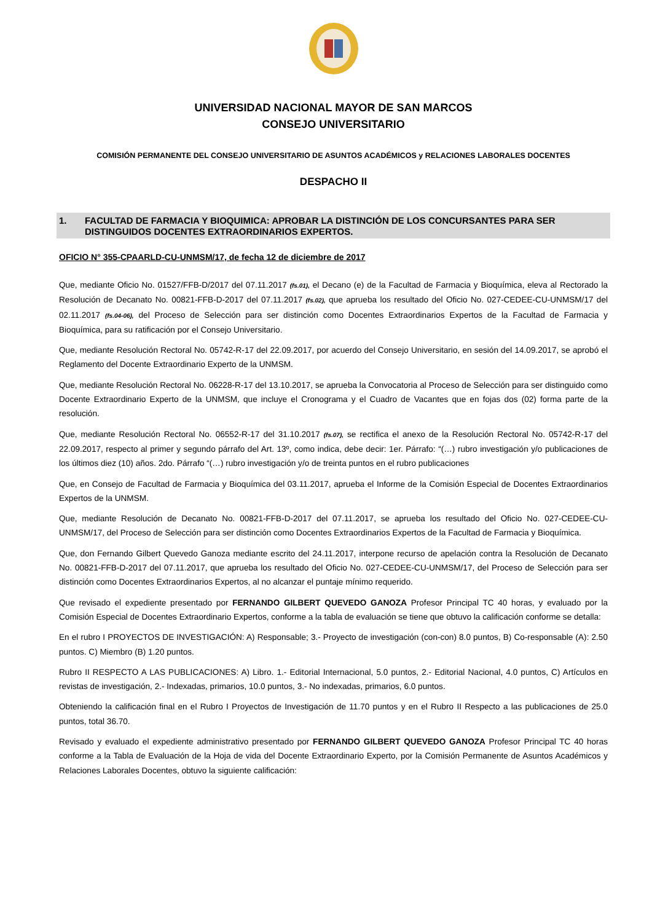UNIVERSIDAD NACIONAL MAYOR DE SAN MARCOS
CONSEJO UNIVERSITARIO
COMISIÓN PERMANENTE DEL CONSEJO UNIVERSITARIO DE ASUNTOS ACADÉMICOS y RELACIONES LABORALES DOCENTES
DESPACHO II
1. FACULTAD DE FARMACIA Y BIOQUIMICA: APROBAR LA DISTINCIÓN DE LOS CONCURSANTES PARA SER DISTINGUIDOS DOCENTES EXTRAORDINARIOS EXPERTOS.
OFICIO N° 355-CPAARLD-CU-UNMSM/17, de fecha 12 de diciembre de 2017
Que, mediante Oficio No. 01527/FFB-D/2017 del 07.11.2017 (fs.01), el Decano (e) de la Facultad de Farmacia y Bioquímica, eleva al Rectorado la Resolución de Decanato No. 00821-FFB-D-2017 del 07.11.2017 (fs.02), que aprueba los resultado del Oficio No. 027-CEDEE-CU-UNMSM/17 del 02.11.2017 (fs.04-06), del Proceso de Selección para ser distinción como Docentes Extraordinarios Expertos de la Facultad de Farmacia y Bioquímica, para su ratificación por el Consejo Universitario.
Que, mediante Resolución Rectoral No. 05742-R-17 del 22.09.2017, por acuerdo del Consejo Universitario, en sesión del 14.09.2017, se aprobó el Reglamento del Docente Extraordinario Experto de la UNMSM.
Que, mediante Resolución Rectoral No. 06228-R-17 del 13.10.2017, se aprueba la Convocatoria al Proceso de Selección para ser distinguido como Docente Extraordinario Experto de la UNMSM, que incluye el Cronograma y el Cuadro de Vacantes que en fojas dos (02) forma parte de la resolución.
Que, mediante Resolución Rectoral No. 06552-R-17 del 31.10.2017 (fs.07), se rectifica el anexo de la Resolución Rectoral No. 05742-R-17 del 22.09.2017, respecto al primer y segundo párrafo del Art. 13º, como indica, debe decir: 1er. Párrafo: “(…) rubro investigación y/o publicaciones de los últimos diez (10) años. 2do. Párrafo “(…) rubro investigación y/o de treinta puntos en el rubro publicaciones
Que, en Consejo de Facultad de Farmacia y Bioquímica del 03.11.2017, aprueba el Informe de la Comisión Especial de Docentes Extraordinarios Expertos de la UNMSM.
Que, mediante Resolución de Decanato No. 00821-FFB-D-2017 del 07.11.2017, se aprueba los resultado del Oficio No. 027-CEDEE-CU-UNMSM/17, del Proceso de Selección para ser distinción como Docentes Extraordinarios Expertos de la Facultad de Farmacia y Bioquímica.
Que, don Fernando Gilbert Quevedo Ganoza mediante escrito del 24.11.2017, interpone recurso de apelación contra la Resolución de Decanato No. 00821-FFB-D-2017 del 07.11.2017, que aprueba los resultado del Oficio No. 027-CEDEE-CU-UNMSM/17, del Proceso de Selección para ser distinción como Docentes Extraordinarios Expertos, al no alcanzar el puntaje mínimo requerido.
Que revisado el expediente presentado por FERNANDO GILBERT QUEVEDO GANOZA Profesor Principal TC 40 horas, y evaluado por la Comisión Especial de Docentes Extraordinario Expertos, conforme a la tabla de evaluación se tiene que obtuvo la calificación conforme se detalla:
En el rubro I PROYECTOS DE INVESTIGACIÓN: A) Responsable; 3.- Proyecto de investigación (con-con) 8.0 puntos, B) Co-responsable (A): 2.50 puntos. C) Miembro (B) 1.20 puntos.
Rubro II RESPECTO A LAS PUBLICACIONES: A) Libro. 1.- Editorial Internacional, 5.0 puntos, 2.- Editorial Nacional, 4.0 puntos, C) Artículos en revistas de investigación, 2.- Indexadas, primarios, 10.0 puntos, 3.- No indexadas, primarios, 6.0 puntos.
Obteniendo la calificación final en el Rubro I Proyectos de Investigación de 11.70 puntos y en el Rubro II Respecto a las publicaciones de 25.0 puntos, total 36.70.
Revisado y evaluado el expediente administrativo presentado por FERNANDO GILBERT QUEVEDO GANOZA Profesor Principal TC 40 horas conforme a la Tabla de Evaluación de la Hoja de vida del Docente Extraordinario Experto, por la Comisión Permanente de Asuntos Académicos y Relaciones Laborales Docentes, obtuvo la siguiente calificación: